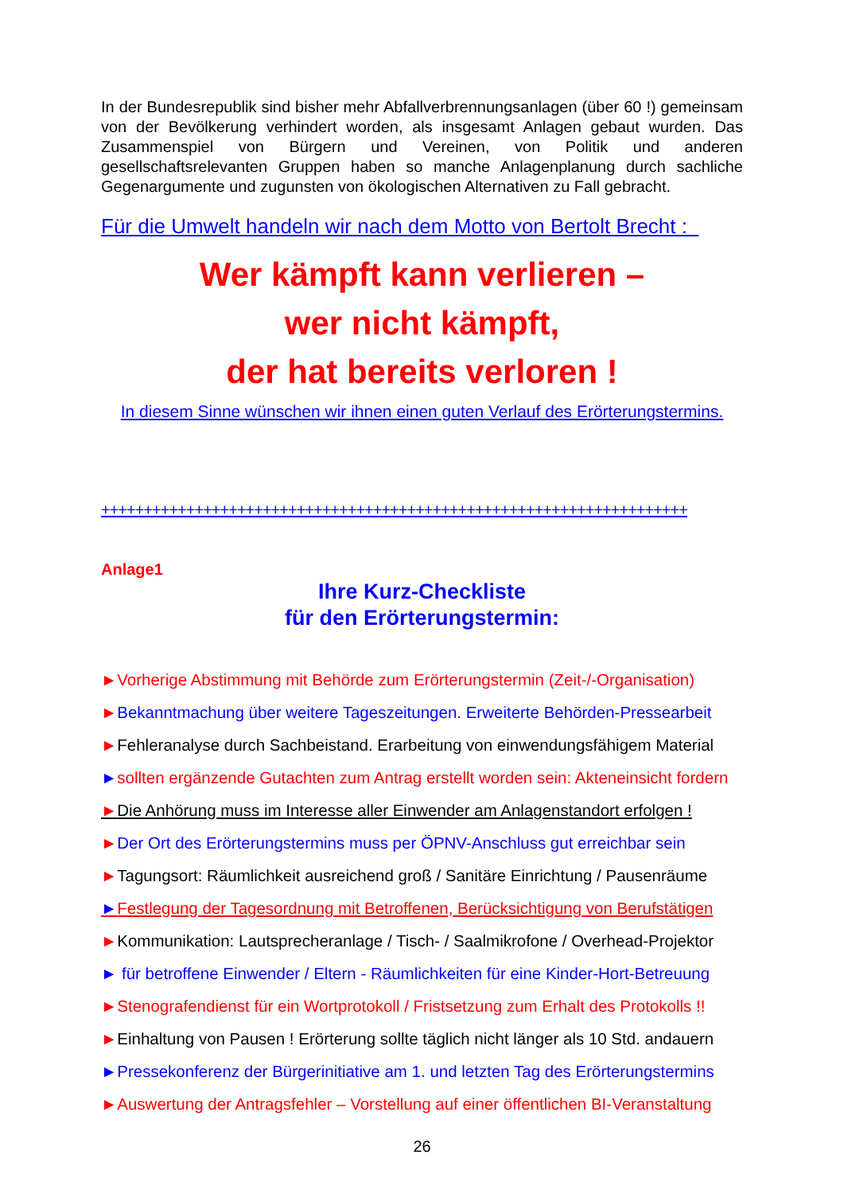In der Bundesrepublik sind bisher mehr Abfallverbrennungsanlagen (über 60 !) gemeinsam von der Bevölkerung verhindert worden, als insgesamt Anlagen gebaut wurden. Das Zusammenspiel von Bürgern und Vereinen, von Politik und anderen gesellschaftsrelevanten Gruppen haben so manche Anlagenplanung durch sachliche Gegenargumente und zugunsten von ökologischen Alternativen zu Fall gebracht.
Für die Umwelt handeln wir nach dem Motto von Bertolt Brecht :
Wer kämpft kann verlieren –
wer nicht kämpft,
der hat bereits verloren !
In diesem Sinne wünschen wir ihnen einen guten Verlauf des Erörterungstermins.
+++++++++++++++++++++++++++++++++++++++++++++++++++++++++++++++++++++
Anlage1
Ihre Kurz-Checkliste
für den Erörterungstermin:
►Vorherige Abstimmung mit Behörde zum Erörterungstermin (Zeit-/-Organisation)
►Bekanntmachung über weitere Tageszeitungen. Erweiterte Behörden-Pressearbeit
►Fehleranalyse durch Sachbeistand. Erarbeitung von einwendungsfähigem Material
►sollten ergänzende Gutachten zum Antrag erstellt worden sein: Akteneinsicht fordern
►Die Anhörung muss im Interesse aller Einwender am Anlagenstandort erfolgen !
►Der Ort des Erörterungstermins muss per ÖPNV-Anschluss gut erreichbar sein
►Tagungsort: Räumlichkeit ausreichend groß / Sanitäre Einrichtung / Pausenräume
►Festlegung der Tagesordnung mit Betroffenen, Berücksichtigung von Berufstätigen
►Kommunikation: Lautsprecheranlage / Tisch- / Saalmikrofone / Overhead-Projektor
► für betroffene Einwender / Eltern - Räumlichkeiten für eine Kinder-Hort-Betreuung
►Stenografendienst für ein Wortprotokoll / Fristsetzung zum Erhalt des Protokolls !!
►Einhaltung von Pausen ! Erörterung sollte täglich nicht länger als 10 Std. andauern
►Pressekonferenz der Bürgerinitiative am 1. und letzten Tag des Erörterungstermins
►Auswertung der Antragsfehler – Vorstellung auf einer öffentlichen BI-Veranstaltung
26